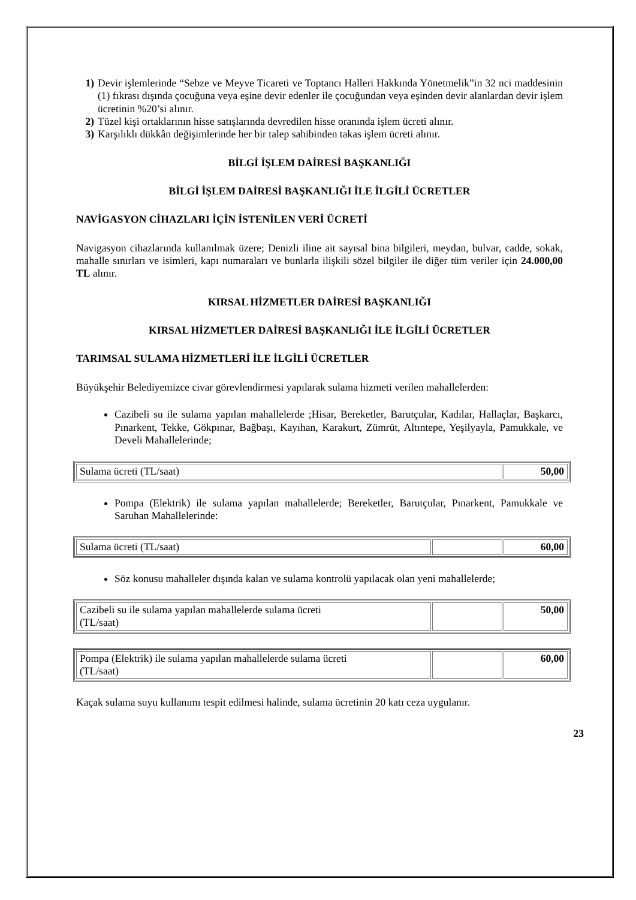1) Devir işlemlerinde “Sebze ve Meyve Ticareti ve Toptancı Halleri Hakkında Yönetmelik”in 32 nci maddesinin (1) fıkrası dışında çocuğuna veya eşine devir edenler ile çocuğundan veya eşinden devir alanlardan devir işlem ücretinin %20’si alınır.
2) Tüzel kişi ortaklarının hisse satışlarında devredilen hisse oranında işlem ücreti alınır.
3) Karşılıklı dükkân değişimlerinde her bir talep sahibinden takas işlem ücreti alınır.
BİLGİ İŞLEM DAİRESİ BAŞKANLIĞI
BİLGİ İŞLEM DAİRESİ BAŞKANLIĞI İLE İLGİLİ ÜCRETLER
NAVİGASYON CİHAZLARI İÇİN İSTENİLEN VERİ ÜCRETİ
Navigasyon cihazlarında kullanılmak üzere; Denizli iline ait sayısal bina bilgileri, meydan, bulvar, cadde, sokak, mahalle sınırları ve isimleri, kapı numaraları ve bunlarla ilişkili sözel bilgiler ile diğer tüm veriler için 24.000,00 TL alınır.
KIRSAL HİZMETLER DAİRESİ BAŞKANLIĞI
KIRSAL HİZMETLER DAİRESİ BAŞKANLIĞI İLE İLGİLİ ÜCRETLER
TARIMSAL SULAMA HİZMETLERİ İLE İLGİLİ ÜCRETLER
Büyükşehir Belediyemizce civar görevlendirmesi yapılarak sulama hizmeti verilen mahallelerden:
Cazibeli su ile sulama yapılan mahallelerde ;Hisar, Bereketler, Barutçular, Kadılar, Hallaçlar, Başkarcı, Pınarkent, Tekke, Gökpınar, Bağbaşı, Kayıhan, Karakurt, Zümrüt, Altıntepe, Yeşilyayla, Pamukkale, ve Develi Mahallelerinde;
| Sulama ücreti (TL/saat) | 50,00 |
Pompa (Elektrik) ile sulama yapılan mahallelerde; Bereketler, Barutçular, Pınarkent, Pamukkale ve Saruhan Mahallelerinde:
| Sulama ücreti (TL/saat) | | 60,00 |
Söz konusu mahalleler dışında kalan ve sulama kontrolü yapılacak olan yeni mahallelerde;
| Cazibeli su ile sulama yapılan mahallelerde sulama ücreti (TL/saat) | | 50,00 |
| Pompa (Elektrik) ile sulama yapılan mahallelerde sulama ücreti (TL/saat) | | 60,00 |
Kaçak sulama suyu kullanımı tespit edilmesi halinde, sulama ücretinin 20 katı ceza uygulanır.
23